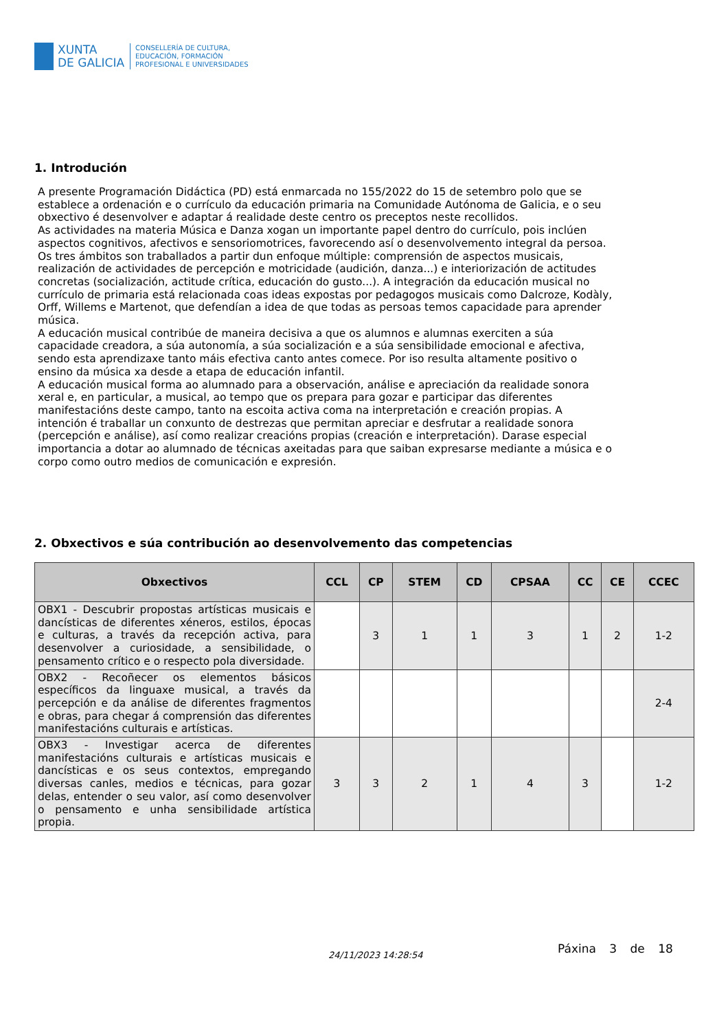XUNTA
DE GALICIA
CONSELLERÍA DE CULTURA,
EDUCACIÓN, FORMACIÓN
PROFESIONAL E UNIVERSIDADES
1. Introdución
A presente Programación Didáctica (PD) está enmarcada no 155/2022 do 15 de setembro polo que se establece a ordenación e o currículo da educación primaria na Comunidade Autónoma de Galicia, e o seu obxectivo é desenvolver e adaptar á realidade deste centro os preceptos neste recollidos.
As actividades na materia Música e Danza xogan un importante papel dentro do currículo, pois inclúen aspectos cognitivos, afectivos e sensoriomotrices, favorecendo así o desenvolvemento integral da persoa. Os tres ámbitos son traballados a partir dun enfoque múltiple: comprensión de aspectos musicais, realización de actividades de percepción e motricidade (audición, danza...) e interiorización de actitudes concretas (socialización, actitude crítica, educación do gusto...). A integración da educación musical no currículo de primaria está relacionada coas ideas expostas por pedagogos musicais como Dalcroze, Kodàly, Orff, Willems e Martenot, que defendían a idea de que todas as persoas temos capacidade para aprender música.
A educación musical contribúe de maneira decisiva a que os alumnos e alumnas exerciten a súa capacidade creadora, a súa autonomía, a súa socialización e a súa sensibilidade emocional e afectiva, sendo esta aprendizaxe tanto máis efectiva canto antes comece. Por iso resulta altamente positivo o ensino da música xa desde a etapa de educación infantil.
A educación musical forma ao alumnado para a observación, análise e apreciación da realidade sonora xeral e, en particular, a musical, ao tempo que os prepara para gozar e participar das diferentes manifestacións deste campo, tanto na escoita activa coma na interpretación e creación propias. A intención é traballar un conxunto de destrezas que permitan apreciar e desfrutar a realidade sonora (percepción e análise), así como realizar creacións propias (creación e interpretación). Darase especial importancia a dotar ao alumnado de técnicas axeitadas para que saiban expresarse mediante a música e o corpo como outro medios de comunicación e expresión.
2. Obxectivos e súa contribución ao desenvolvemento das competencias
| Obxectivos | CCL | CP | STEM | CD | CPSAA | CC | CE | CCEC |
| --- | --- | --- | --- | --- | --- | --- | --- | --- |
| OBX1 - Descubrir propostas artísticas musicais e dancísticas de diferentes xéneros, estilos, épocas e culturas, a través da recepción activa, para desenvolver a curiosidade, a sensibilidade, o pensamento crítico e o respecto pola diversidade. | | 3 | 1 | 1 | 3 | 1 | 2 | 1-2 |
| OBX2 - Recoñecer os elementos básicos específicos da linguaxe musical, a través da percepción e da análise de diferentes fragmentos e obras, para chegar á comprensión das diferentes manifestacións culturais e artísticas. | | | | | | | | 2-4 |
| OBX3 - Investigar acerca de diferentes manifestacións culturais e artísticas musicais e dancísticas e os seus contextos, empregando diversas canles, medios e técnicas, para gozar delas, entender o seu valor, así como desenvolver o pensamento e unha sensibilidade artística propia. | 3 | 3 | 2 | 1 | 4 | 3 | | 1-2 |
24/11/2023 14:28:54 Páxina 3 de 18